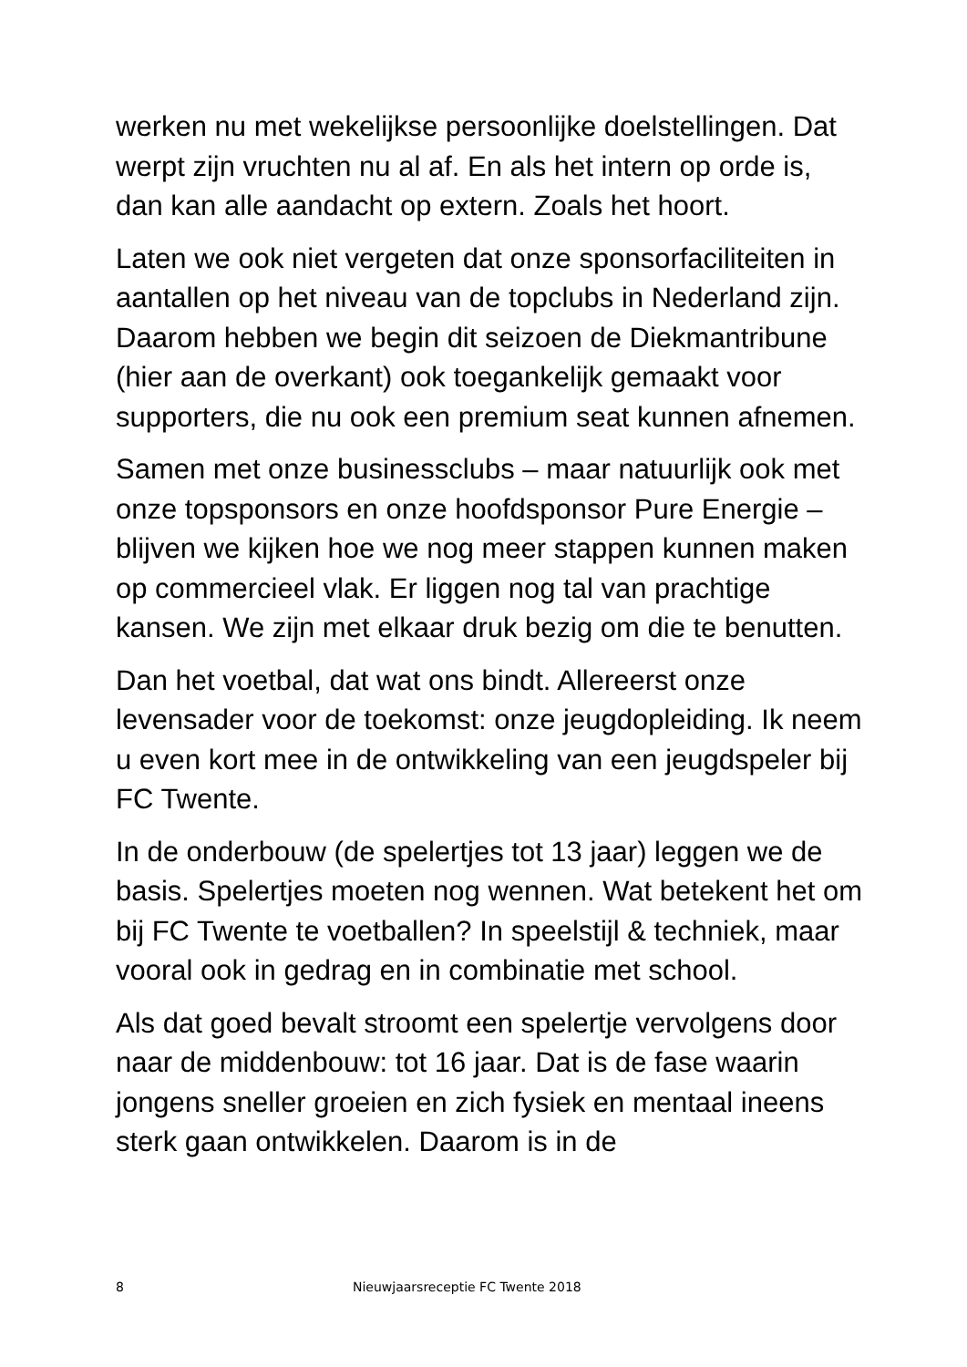werken nu met wekelijkse persoonlijke doelstellingen. Dat werpt zijn vruchten nu al af. En als het intern op orde is, dan kan alle aandacht op extern. Zoals het hoort.
Laten we ook niet vergeten dat onze sponsorfaciliteiten in aantallen op het niveau van de topclubs in Nederland zijn. Daarom hebben we begin dit seizoen de Diekmantribune (hier aan de overkant) ook toegankelijk gemaakt voor supporters, die nu ook een premium seat kunnen afnemen.
Samen met onze businessclubs – maar natuurlijk ook met onze topsponsors en onze hoofdsponsor Pure Energie – blijven we kijken hoe we nog meer stappen kunnen maken op commercieel vlak. Er liggen nog tal van prachtige kansen. We zijn met elkaar druk bezig om die te benutten.
Dan het voetbal, dat wat ons bindt. Allereerst onze levensader voor de toekomst: onze jeugdopleiding. Ik neem u even kort mee in de ontwikkeling van een jeugdspeler bij FC Twente.
In de onderbouw (de spelertjes tot 13 jaar) leggen we de basis. Spelertjes moeten nog wennen. Wat betekent het om bij FC Twente te voetballen? In speelstijl & techniek, maar vooral ook in gedrag en in combinatie met school.
Als dat goed bevalt stroomt een spelertje vervolgens door naar de middenbouw: tot 16 jaar. Dat is de fase waarin jongens sneller groeien en zich fysiek en mentaal ineens sterk gaan ontwikkelen. Daarom is in de
8 Nieuwjaarsreceptie FC Twente 2018